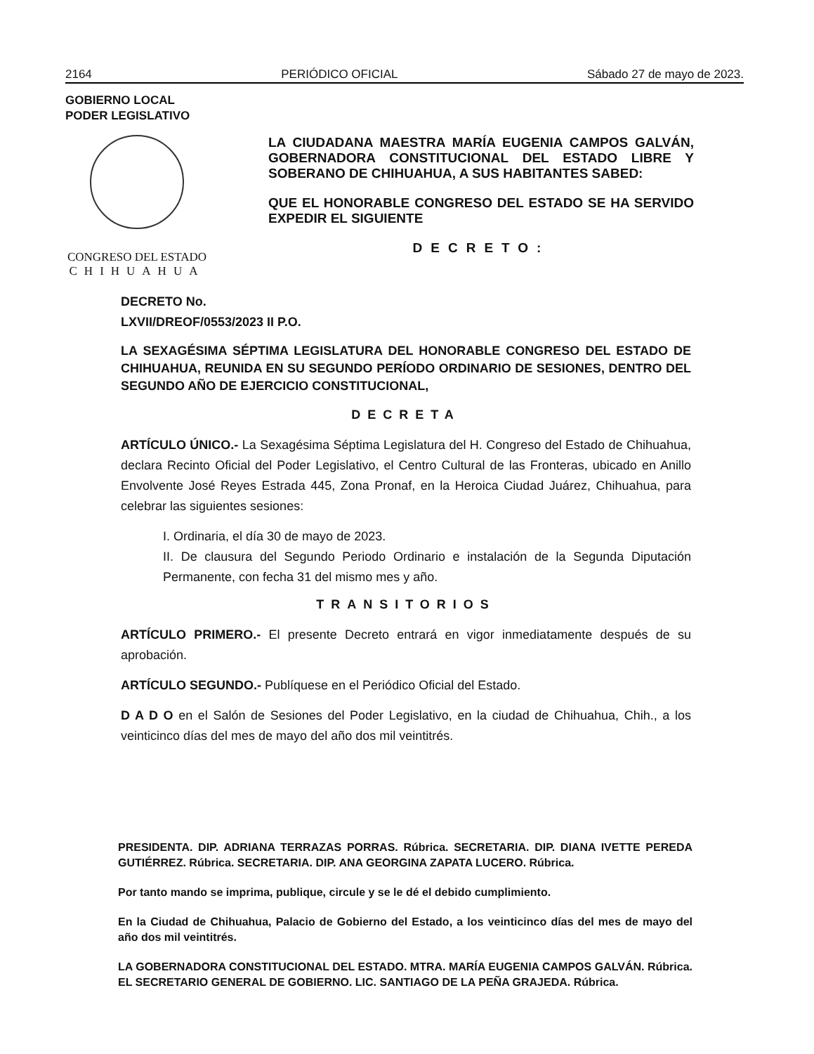2164 PERIÓDICO OFICIAL Sábado 27 de mayo de 2023.
GOBIERNO LOCAL
PODER LEGISLATIVO
CONGRESO DEL ESTADO
CHIHUAHUA
LA CIUDADANA MAESTRA MARÍA EUGENIA CAMPOS GALVÁN, GOBERNADORA CONSTITUCIONAL DEL ESTADO LIBRE Y SOBERANO DE CHIHUAHUA, A SUS HABITANTES SABED:
QUE EL HONORABLE CONGRESO DEL ESTADO SE HA SERVIDO EXPEDIR EL SIGUIENTE
DECRETO:
DECRETO No.
LXVII/DREOF/0553/2023 II P.O.
LA SEXAGÉSIMA SÉPTIMA LEGISLATURA DEL HONORABLE CONGRESO DEL ESTADO DE CHIHUAHUA, REUNIDA EN SU SEGUNDO PERÍODO ORDINARIO DE SESIONES, DENTRO DEL SEGUNDO AÑO DE EJERCICIO CONSTITUCIONAL,
DECRETA
ARTÍCULO ÚNICO.- La Sexagésima Séptima Legislatura del H. Congreso del Estado de Chihuahua, declara Recinto Oficial del Poder Legislativo, el Centro Cultural de las Fronteras, ubicado en Anillo Envolvente José Reyes Estrada 445, Zona Pronaf, en la Heroica Ciudad Juárez, Chihuahua, para celebrar las siguientes sesiones:
I. Ordinaria, el día 30 de mayo de 2023.
II. De clausura del Segundo Periodo Ordinario e instalación de la Segunda Diputación Permanente, con fecha 31 del mismo mes y año.
TRANSITORIOS
ARTÍCULO PRIMERO.- El presente Decreto entrará en vigor inmediatamente después de su aprobación.
ARTÍCULO SEGUNDO.- Publíquese en el Periódico Oficial del Estado.
D A D O en el Salón de Sesiones del Poder Legislativo, en la ciudad de Chihuahua, Chih., a los veinticinco días del mes de mayo del año dos mil veintitrés.
PRESIDENTA. DIP. ADRIANA TERRAZAS PORRAS. Rúbrica. SECRETARIA. DIP. DIANA IVETTE PEREDA GUTIÉRREZ. Rúbrica. SECRETARIA. DIP. ANA GEORGINA ZAPATA LUCERO. Rúbrica.
Por tanto mando se imprima, publique, circule y se le dé el debido cumplimiento.
En la Ciudad de Chihuahua, Palacio de Gobierno del Estado, a los veinticinco días del mes de mayo del año dos mil veintitrés.
LA GOBERNADORA CONSTITUCIONAL DEL ESTADO. MTRA. MARÍA EUGENIA CAMPOS GALVÁN. Rúbrica. EL SECRETARIO GENERAL DE GOBIERNO. LIC. SANTIAGO DE LA PEÑA GRAJEDA. Rúbrica.